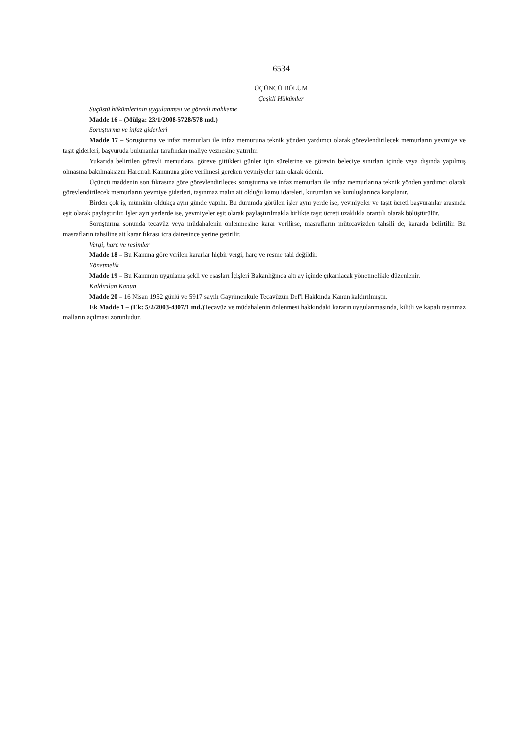6534
ÜÇÜNCÜ BÖLÜM
Çeşitli Hükümler
Suçüstü hükümlerinin uygulanması ve görevli mahkeme
Madde 16 – (Mülga: 23/1/2008-5728/578 md.)
Soruşturma ve infaz giderleri
Madde 17 – Soruşturma ve infaz memurları ile infaz memuruna teknik yönden yardımcı olarak görevlendirilecek memurların yevmiye ve taşıt giderleri, başvuruda bulunanlar tarafından maliye veznesine yatırılır.
Yukarıda belirtilen görevli memurlara, göreve gittikleri günler için sürelerine ve görevin belediye sınırları içinde veya dışında yapılmış olmasına bakılmaksızın Harcırah Kanununa göre verilmesi gereken yevmiyeler tam olarak ödenir.
Üçüncü maddenin son fıkrasına göre görevlendirilecek soruşturma ve infaz memurları ile infaz memurlarına teknik yönden yardımcı olarak görevlendirilecek memurların yevmiye giderleri, taşınmaz malın ait olduğu kamu idareleri, kurumları ve kuruluşlarınca karşılanır.
Birden çok iş, mümkün oldukça aynı günde yapılır. Bu durumda görülen işler aynı yerde ise, yevmiyeler ve taşıt ücreti başvuranlar arasında eşit olarak paylaştırılır. İşler ayrı yerlerde ise, yevmiyeler eşit olarak paylaştırılmakla birlikte taşıt ücreti uzaklıkla orantılı olarak bölüştürülür.
Soruşturma sonunda tecavüz veya müdahalenin önlenmesine karar verilirse, masrafların mütecavizden tahsili de, kararda belirtilir. Bu masrafların tahsiline ait karar fıkrası icra dairesince yerine getirilir.
Vergi, harç ve resimler
Madde 18 – Bu Kanuna göre verilen kararlar hiçbir vergi, harç ve resme tabi değildir.
Yönetmelik
Madde 19 – Bu Kanunun uygulama şekli ve esasları İçişleri Bakanlığınca altı ay içinde çıkarılacak yönetmelikle düzenlenir.
Kaldırılan Kanun
Madde 20 – 16 Nisan 1952 günlü ve 5917 sayılı Gayrimenkule Tecavüzün Def'i Hakkında Kanun kaldırılmıştır.
Ek Madde 1 – (Ek: 5/2/2003-4807/1 md.) Tecavüz ve müdahalenin önlenmesi hakkındaki kararın uygulanmasında, kilitli ve kapalı taşınmaz malların açılması zorunludur.